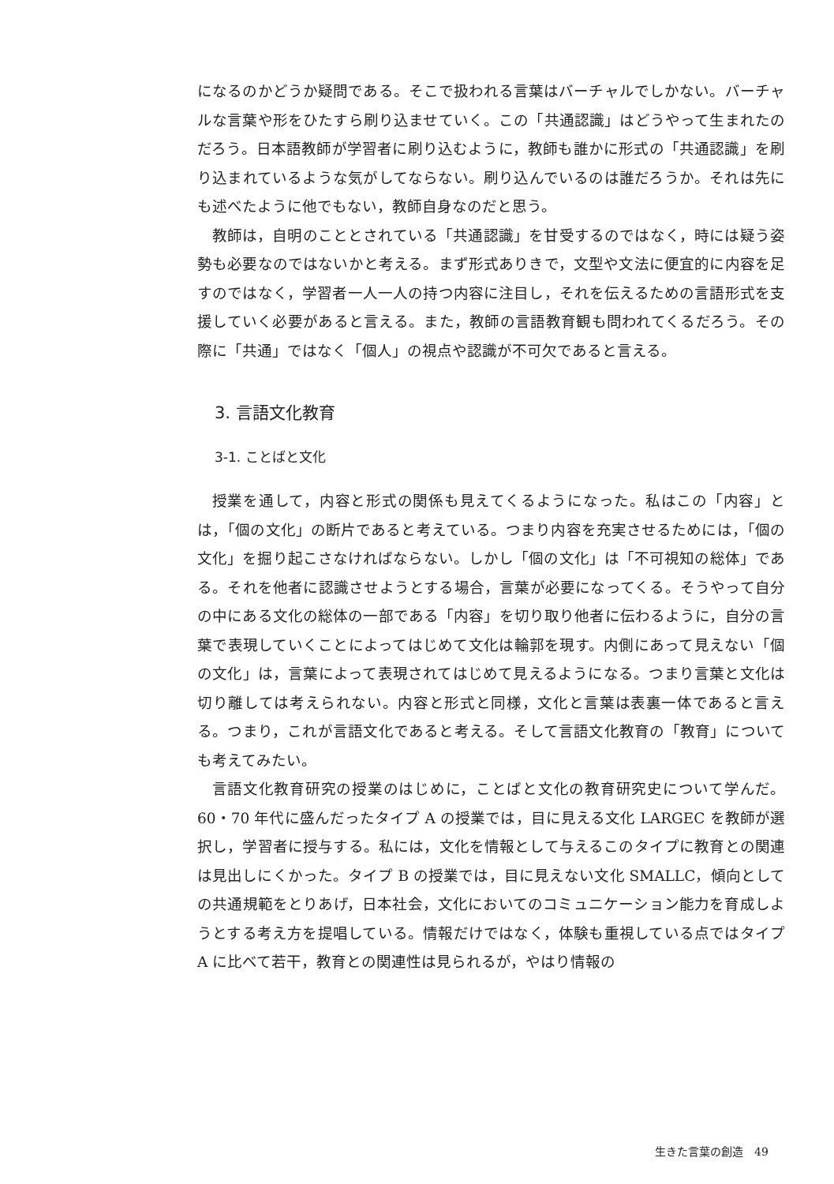になるのかどうか疑問である。そこで扱われる言葉はバーチャルでしかない。バーチャルな言葉や形をひたすら刷り込ませていく。この「共通認識」はどうやって生まれたのだろう。日本語教師が学習者に刷り込むように，教師も誰かに形式の「共通認識」を刷り込まれているような気がしてならない。刷り込んでいるのは誰だろうか。それは先にも述べたように他でもない，教師自身なのだと思う。
教師は，自明のこととされている「共通認識」を甘受するのではなく，時には疑う姿勢も必要なのではないかと考える。まず形式ありきで，文型や文法に便宜的に内容を足すのではなく，学習者一人一人の持つ内容に注目し，それを伝えるための言語形式を支援していく必要があると言える。また，教師の言語教育観も問われてくるだろう。その際に「共通」ではなく「個人」の視点や認識が不可欠であると言える。
3. 言語文化教育
3-1. ことばと文化
授業を通して，内容と形式の関係も見えてくるようになった。私はこの「内容」とは，「個の文化」の断片であると考えている。つまり内容を充実させるためには，「個の文化」を掘り起こさなければならない。しかし「個の文化」は「不可視知の総体」である。それを他者に認識させようとする場合，言葉が必要になってくる。そうやって自分の中にある文化の総体の一部である「内容」を切り取り他者に伝わるように，自分の言葉で表現していくことによってはじめて文化は輪郭を現す。内側にあって見えない「個の文化」は，言葉によって表現されてはじめて見えるようになる。つまり言葉と文化は切り離しては考えられない。内容と形式と同様，文化と言葉は表裏一体であると言える。つまり，これが言語文化であると考える。そして言語文化教育の「教育」についても考えてみたい。
言語文化教育研究の授業のはじめに，ことばと文化の教育研究史について学んだ。60・70 年代に盛んだったタイプ A の授業では，目に見える文化 LARGEC を教師が選択し，学習者に授与する。私には，文化を情報として与えるこのタイプに教育との関連は見出しにくかった。タイプ B の授業では，目に見えない文化 SMALLC，傾向としての共通規範をとりあげ，日本社会，文化においてのコミュニケーション能力を育成しようとする考え方を提唱している。情報だけではなく，体験も重視している点ではタイプ A に比べて若干，教育との関連性は見られるが，やはり情報の
生きた言葉の創造　49